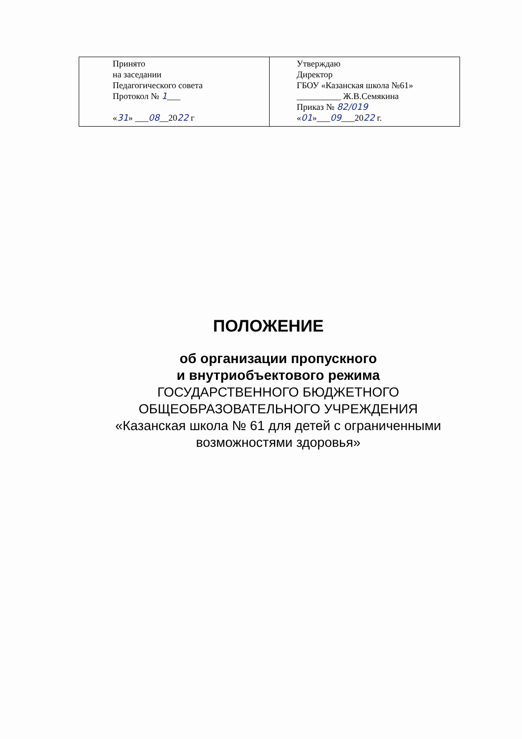| Принято на заседании Педагогического совета Протокол № 1 ___ « 31 » ___ 08 __20 22 г | Утверждаю Директор ГБОУ «Казанская школа №61» __________ Ж.В.Семякина Приказ № 82/019 « 01 »___ 09 ___20 22 г. |
ПОЛОЖЕНИЕ
об организации пропускного
и внутриобъектового режима
ГОСУДАРСТВЕННОГО БЮДЖЕТНОГО
ОБЩЕОБРАЗОВАТЕЛЬНОГО УЧРЕЖДЕНИЯ
«Казанская школа № 61 для детей с ограниченными
возможностями здоровья»